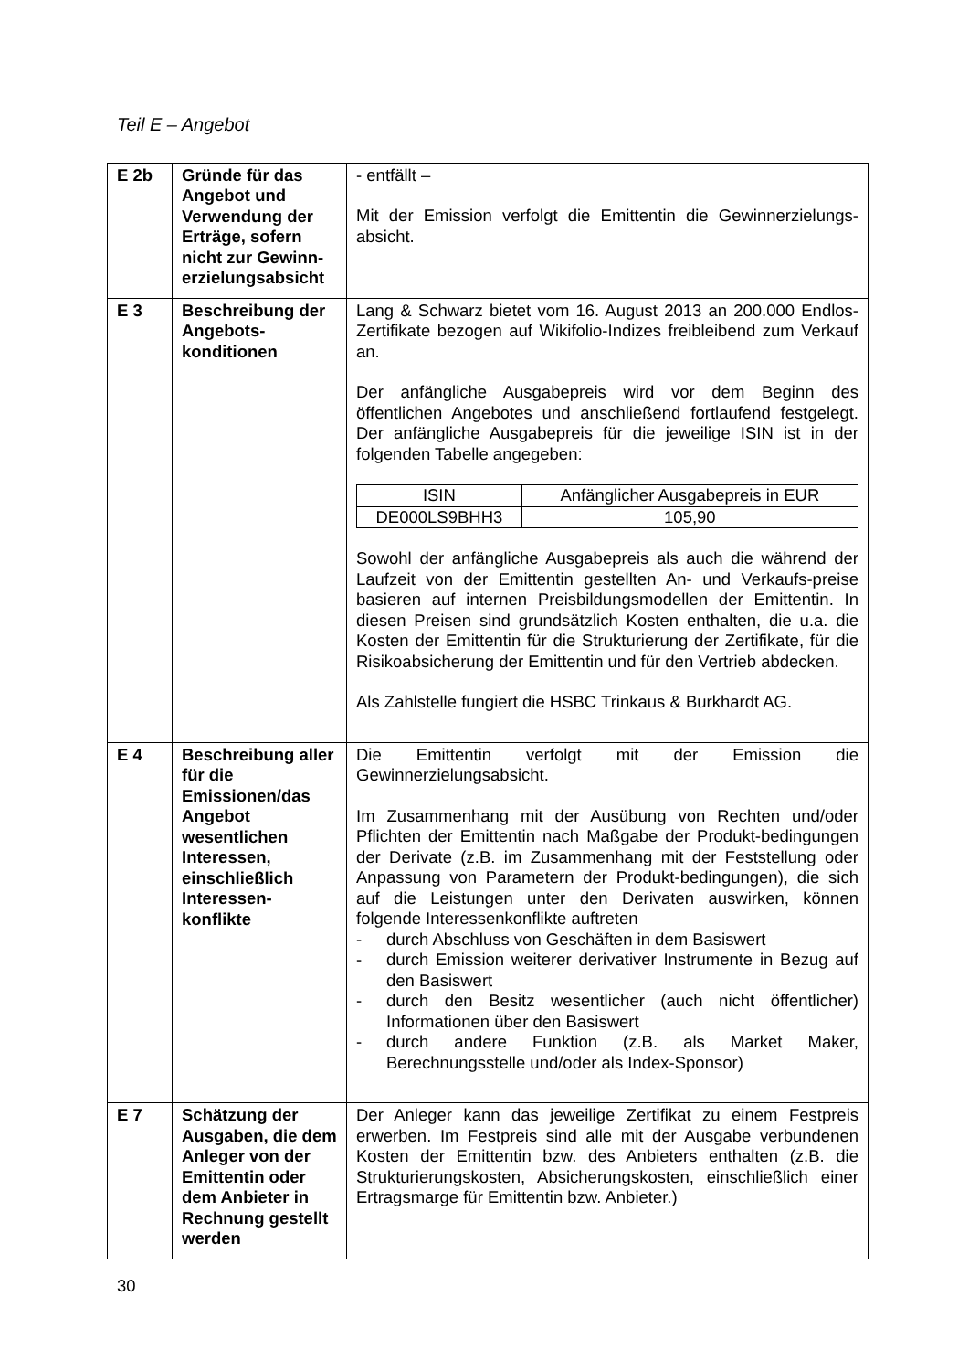Teil E – Angebot
| E 2b | Gründe für das Angebot und Verwendung der Erträge, sofern nicht zur Gewinn-erzielungsabsicht | - entfällt – Mit der Emission verfolgt die Emittentin die Gewinnerzielungs-absicht. |
| E 3 | Beschreibung der Angebots-konditionen | Lang & Schwarz bietet vom 16. August 2013 an 200.000 Endlos-Zertifikate bezogen auf Wikifolio-Indizes freibleibend zum Verkauf an. Der anfängliche Ausgabepreis wird vor dem Beginn des öffentlichen Angebotes und anschließend fortlaufend festgelegt. Der anfängliche Ausgabepreis für die jeweilige ISIN ist in der folgenden Tabelle angegeben: / ISIN / Anfänglicher Ausgabepreis in EUR / / --- / --- / / DE000LS9BHH3 / 105,90 / Sowohl der anfängliche Ausgabepreis als auch die während der Laufzeit von der Emittentin gestellten An- und Verkaufs-preise basieren auf internen Preisbildungsmodellen der Emittentin. In diesen Preisen sind grundsätzlich Kosten enthalten, die u.a. die Kosten der Emittentin für die Strukturierung der Zertifikate, für die Risikoabsicherung der Emittentin und für den Vertrieb abdecken. Als Zahlstelle fungiert die HSBC Trinkaus & Burkhardt AG. |
| E 4 | Beschreibung aller für die Emissionen/das Angebot wesentlichen Interessen, einschließlich Interessen-konflikte | Die Emittentin verfolgt mit der Emission die Gewinnerzielungsabsicht. Im Zusammenhang mit der Ausübung von Rechten und/oder Pflichten der Emittentin nach Maßgabe der Produkt-bedingungen der Derivate (z.B. im Zusammenhang mit der Feststellung oder Anpassung von Parametern der Produkt-bedingungen), die sich auf die Leistungen unter den Derivaten auswirken, können folgende Interessenkonflikte auftreten - durch Abschluss von Geschäften in dem Basiswert - durch Emission weiterer derivativer Instrumente in Bezug auf den Basiswert - durch den Besitz wesentlicher (auch nicht öffentlicher) Informationen über den Basiswert - durch andere Funktion (z.B. als Market Maker, Berechnungsstelle und/oder als Index-Sponsor) |
| E 7 | Schätzung der Ausgaben, die dem Anleger von der Emittentin oder dem Anbieter in Rechnung gestellt werden | Der Anleger kann das jeweilige Zertifikat zu einem Festpreis erwerben. Im Festpreis sind alle mit der Ausgabe verbundenen Kosten der Emittentin bzw. des Anbieters enthalten (z.B. die Strukturierungskosten, Absicherungskosten, einschließlich einer Ertragsmarge für Emittentin bzw. Anbieter.) |
30